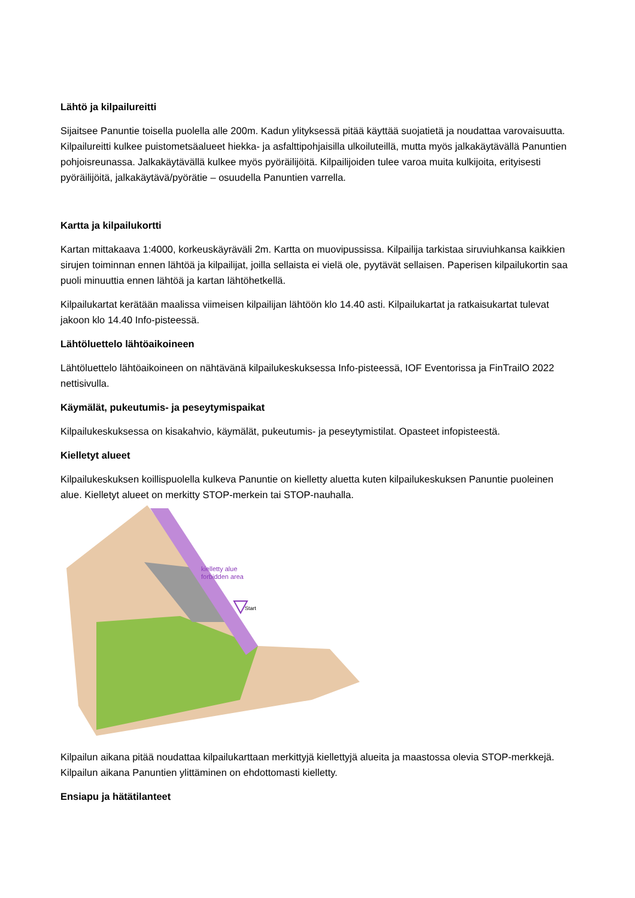Lähtö ja kilpailureitti
Sijaitsee Panuntie toisella puolella alle 200m. Kadun ylityksessä pitää käyttää suojatietä ja noudattaa varovaisuutta. Kilpailureitti kulkee puistometsäalueet hiekka- ja asfalttipohjaisilla ulkoiluteillä, mutta myös jalkakäytävällä Panuntien pohjoisreunassa. Jalkakäytävällä kulkee myös pyöräilijöitä. Kilpailijoiden tulee varoa muita kulkijoita, erityisesti pyöräilijöitä, jalkakäytävä/pyörätie – osuudella Panuntien varrella.
Kartta ja kilpailukortti
Kartan mittakaava 1:4000, korkeuskäyräväli 2m. Kartta on muovipussissa. Kilpailija tarkistaa siruviuhkansa kaikkien sirujen toiminnan ennen lähtöä ja kilpailijat, joilla sellaista ei vielä ole, pyytävät sellaisen. Paperisen kilpailukortin saa puoli minuuttia ennen lähtöä ja kartan lähtöhetkellä.
Kilpailukartat kerätään maalissa viimeisen kilpailijan lähtöön klo 14.40 asti. Kilpailukartat ja ratkaisukartat tulevat jakoon klo 14.40 Info-pisteessä.
Lähtöluettelo lähtöaikoineen
Lähtöluettelo lähtöaikoineen on nähtävänä kilpailukeskuksessa Info-pisteessä, IOF Eventorissa ja FinTrailO 2022 nettisivulla.
Käymälät, pukeutumis- ja peseytymispaikat
Kilpailukeskuksessa on kisakahvio, käymälät, pukeutumis- ja peseytymistilat. Opasteet infopisteestä.
Kielletyt alueet
Kilpailukeskuksen koillispuolella kulkeva Panuntie on kielletty aluetta kuten kilpailukeskuksen Panuntie puoleinen alue. Kielletyt alueet on merkitty STOP-merkein tai STOP-nauhalla.
kielletty alue
forbidden area
Start
Kilpailun aikana pitää noudattaa kilpailukarttaan merkittyjä kiellettyjä alueita ja maastossa olevia STOP-merkkejä. Kilpailun aikana Panuntien ylittäminen on ehdottomasti kielletty.
Ensiapu ja hätätilanteet